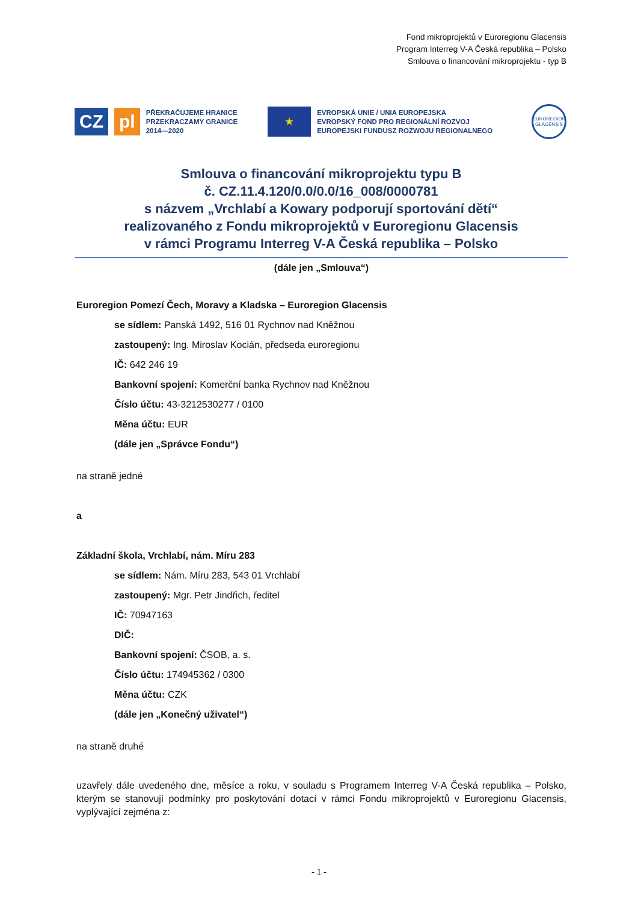Fond mikroprojektů v Euroregionu Glacensis
Program Interreg V-A Česká republika – Polsko
Smlouva o financování mikroprojektu - typ B
CZ pl
PŘEKRAČUJEME HRANICE
PRZEKRACZAMY GRANICE
2014—2020
★
EVROPSKÁ UNIE / UNIA EUROPEJSKA
EVROPSKÝ FOND PRO REGIONÁLNÍ ROZVOJ
EUROPEJSKI FUNDUSZ ROZWOJU REGIONALNEGO
EUROREGION
GLACENSIS
Smlouva o financování mikroprojektu typu B
č. CZ.11.4.120/0.0/0.0/16_008/0000781
s názvem „Vrchlabí a Kowary podporují sportování dětí“
realizovaného z Fondu mikroprojektů v Euroregionu Glacensis
v rámci Programu Interreg V-A Česká republika – Polsko
(dále jen „Smlouva“)
Euroregion Pomezí Čech, Moravy a Kladska – Euroregion Glacensis
se sídlem: Panská 1492, 516 01 Rychnov nad Kněžnou
zastoupený: Ing. Miroslav Kocián, předseda euroregionu
IČ: 642 246 19
Bankovní spojení: Komerční banka Rychnov nad Kněžnou
Číslo účtu: 43-3212530277 / 0100
Měna účtu: EUR
(dále jen „Správce Fondu“)
na straně jedné
a
Základní škola, Vrchlabí, nám. Míru 283
se sídlem: Nám. Míru 283, 543 01 Vrchlabí
zastoupený: Mgr. Petr Jindřich, ředitel
IČ: 70947163
DIČ:
Bankovní spojení: ČSOB, a. s.
Číslo účtu: 174945362 / 0300
Měna účtu: CZK
(dále jen „Konečný uživatel“)
na straně druhé
uzavřely dále uvedeného dne, měsíce a roku, v souladu s Programem Interreg V-A Česká republika – Polsko, kterým se stanovují podmínky pro poskytování dotací v rámci Fondu mikroprojektů v Euroregionu Glacensis, vyplývající zejména z:
- 1 -